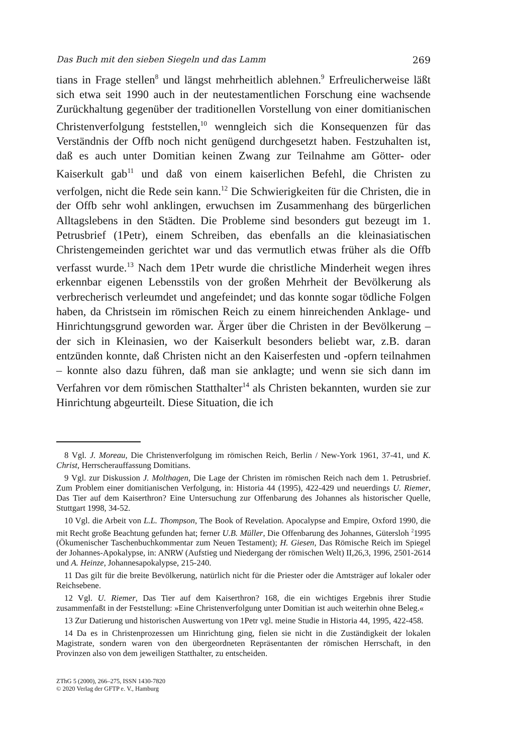Das Buch mit den sieben Siegeln und das Lamm 269
tians in Frage stellen<sup>8</sup> und längst mehrheitlich ablehnen.<sup>9</sup> Erfreulicherweise läßt sich etwa seit 1990 auch in der neutestamentlichen Forschung eine wachsende Zurückhaltung gegenüber der traditionellen Vorstellung von einer domitianischen Christenverfolgung feststellen,<sup>10</sup> wenngleich sich die Konsequenzen für das Verständnis der Offb noch nicht genügend durchgesetzt haben. Festzuhalten ist, daß es auch unter Domitian keinen Zwang zur Teilnahme am Götter- oder Kaiserkult gab<sup>11</sup> und daß von einem kaiserlichen Befehl, die Christen zu verfolgen, nicht die Rede sein kann.<sup>12</sup> Die Schwierigkeiten für die Christen, die in der Offb sehr wohl anklingen, erwuchsen im Zusammenhang des bürgerlichen Alltagslebens in den Städten. Die Probleme sind besonders gut bezeugt im 1. Petrusbrief (1Petr), einem Schreiben, das ebenfalls an die kleinasiatischen Christengemeinden gerichtet war und das vermutlich etwas früher als die Offb verfasst wurde.<sup>13</sup> Nach dem 1Petr wurde die christliche Minderheit wegen ihres erkennbar eigenen Lebensstils von der großen Mehrheit der Bevölkerung als verbrecherisch verleumdet und angefeindet; und das konnte sogar tödliche Folgen haben, da Christsein im römischen Reich zu einem hinreichenden Anklage- und Hinrichtungsgrund geworden war. Ärger über die Christen in der Bevölkerung – der sich in Kleinasien, wo der Kaiserkult besonders beliebt war, z.B. daran entzünden konnte, daß Christen nicht an den Kaiserfesten und -opfern teilnahmen – konnte also dazu führen, daß man sie anklagte; und wenn sie sich dann im Verfahren vor dem römischen Statthalter<sup>14</sup> als Christen bekannten, wurden sie zur Hinrichtung abgeurteilt. Diese Situation, die ich
8 Vgl. J. Moreau, Die Christenverfolgung im römischen Reich, Berlin / New-York 1961, 37-41, und K. Christ, Herrscherauffassung Domitians.
9 Vgl. zur Diskussion J. Molthagen, Die Lage der Christen im römischen Reich nach dem 1. Petrusbrief. Zum Problem einer domitianischen Verfolgung, in: Historia 44 (1995), 422-429 und neuerdings U. Riemer, Das Tier auf dem Kaiserthron? Eine Untersuchung zur Offenbarung des Johannes als historischer Quelle, Stuttgart 1998, 34-52.
10 Vgl. die Arbeit von L.L. Thompson, The Book of Revelation. Apocalypse and Empire, Oxford 1990, die mit Recht große Beachtung gefunden hat; ferner U.B. Müller, Die Offenbarung des Johannes, Gütersloh <sup>2</sup>1995 (Ökumenischer Taschenbuchkommentar zum Neuen Testament); H. Giesen, Das Römische Reich im Spiegel der Johannes-Apokalypse, in: ANRW (Aufstieg und Niedergang der römischen Welt) II,26,3, 1996, 2501-2614 und A. Heinze, Johannesapokalypse, 215-240.
11 Das gilt für die breite Bevölkerung, natürlich nicht für die Priester oder die Amtsträger auf lokaler oder Reichsebene.
12 Vgl. U. Riemer, Das Tier auf dem Kaiserthron? 168, die ein wichtiges Ergebnis ihrer Studie zusammenfaßt in der Feststellung: »Eine Christenverfolgung unter Domitian ist auch weiterhin ohne Beleg.«
13 Zur Datierung und historischen Auswertung von 1Petr vgl. meine Studie in Historia 44, 1995, 422-458.
14 Da es in Christenprozessen um Hinrichtung ging, fielen sie nicht in die Zuständigkeit der lokalen Magistrate, sondern waren von den übergeordneten Repräsentanten der römischen Herrschaft, in den Provinzen also von dem jeweiligen Statthalter, zu entscheiden.
ZThG 5 (2000), 266–275, ISSN 1430-7820
© 2020 Verlag der GFTP e. V., Hamburg